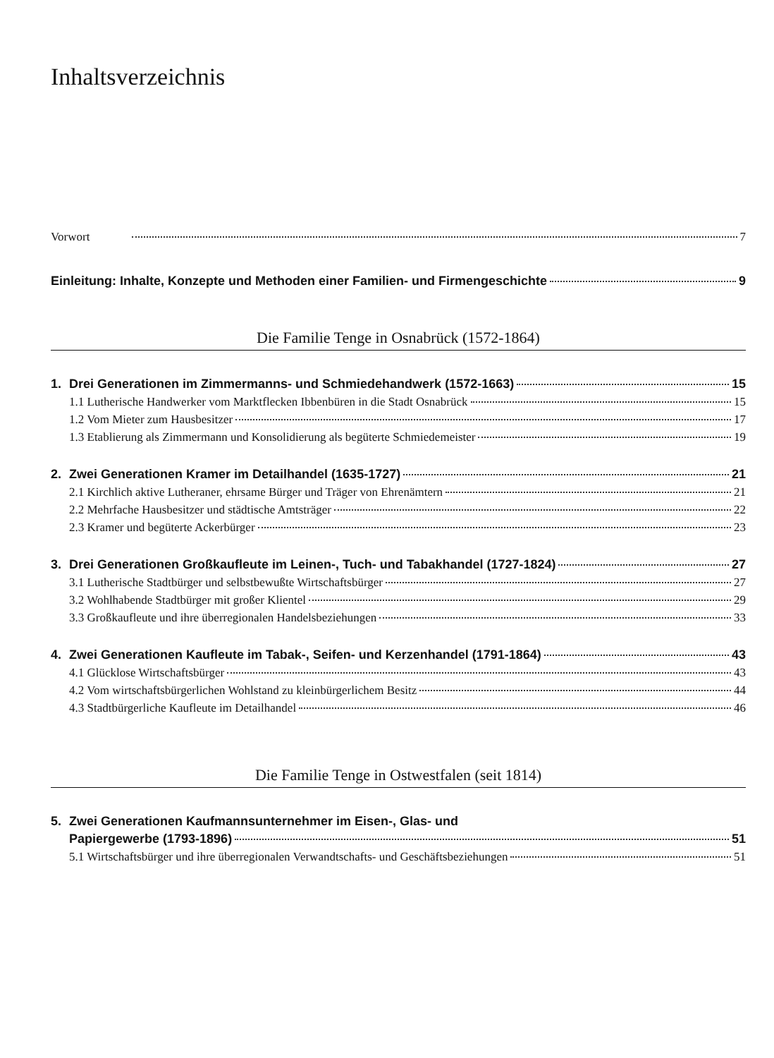Inhaltsverzeichnis
Vorwort 7
Einleitung: Inhalte, Konzepte und Methoden einer Familien- und Firmengeschichte 9
Die Familie Tenge in Osnabrück (1572-1864)
1. Drei Generationen im Zimmermanns- und Schmiedehandwerk (1572-1663) 15
1.1 Lutherische Handwerker vom Marktflecken Ibbenbüren in die Stadt Osnabrück 15
1.2 Vom Mieter zum Hausbesitzer 17
1.3 Etablierung als Zimmermann und Konsolidierung als begüterte Schmiedemeister 19
2. Zwei Generationen Kramer im Detailhandel (1635-1727) 21
2.1 Kirchlich aktive Lutheraner, ehrsame Bürger und Träger von Ehrenämtern 21
2.2 Mehrfache Hausbesitzer und städtische Amtsträger 22
2.3 Kramer und begüterte Ackerbürger 23
3. Drei Generationen Großkaufleute im Leinen-, Tuch- und Tabakhandel (1727-1824) 27
3.1 Lutherische Stadtbürger und selbstbewußte Wirtschaftsbürger 27
3.2 Wohlhabende Stadtbürger mit großer Klientel 29
3.3 Großkaufleute und ihre überregionalen Handelsbeziehungen 33
4. Zwei Generationen Kaufleute im Tabak-, Seifen- und Kerzenhandel (1791-1864) 43
4.1 Glücklose Wirtschaftsbürger 43
4.2 Vom wirtschaftsbürgerlichen Wohlstand zu kleinbürgerlichem Besitz 44
4.3 Stadtbürgerliche Kaufleute im Detailhandel 46
Die Familie Tenge in Ostwestfalen (seit 1814)
5. Zwei Generationen Kaufmannsunternehmer im Eisen-, Glas- und
Papiergewerbe (1793-1896) 51
5.1 Wirtschaftsbürger und ihre überregionalen Verwandtschafts- und Geschäftsbeziehungen 51